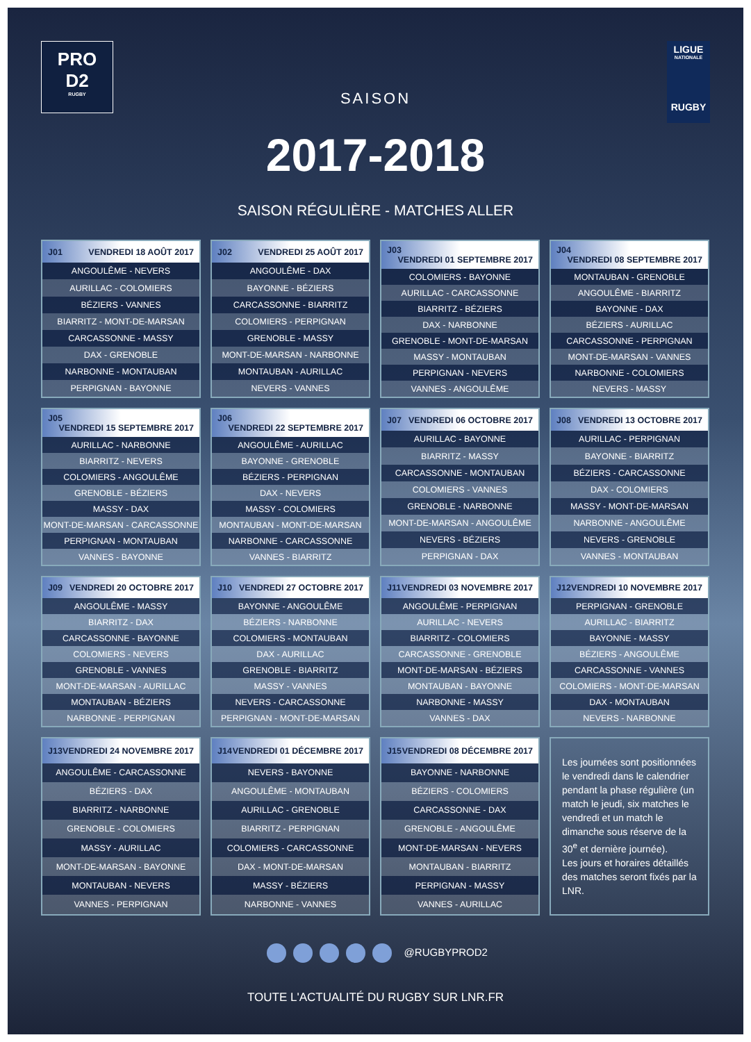PRO
D2
RUGBY
LIGUE
NATIONALE
RUGBY
SAISON
2017-2018
SAISON RÉGULIÈRE - MATCHES ALLER
| J01 VENDREDI 18 AOÛT 2017 |
| --- |
| ANGOULÊME - NEVERS |
| AURILLAC - COLOMIERS |
| BÉZIERS - VANNES |
| BIARRITZ - MONT-DE-MARSAN |
| CARCASSONNE - MASSY |
| DAX - GRENOBLE |
| NARBONNE - MONTAUBAN |
| PERPIGNAN - BAYONNE |
| J02 VENDREDI 25 AOÛT 2017 |
| --- |
| ANGOULÊME - DAX |
| BAYONNE - BÉZIERS |
| CARCASSONNE - BIARRITZ |
| COLOMIERS - PERPIGNAN |
| GRENOBLE - MASSY |
| MONT-DE-MARSAN - NARBONNE |
| MONTAUBAN - AURILLAC |
| NEVERS - VANNES |
| J03 VENDREDI 01 SEPTEMBRE 2017 |
| --- |
| COLOMIERS - BAYONNE |
| AURILLAC - CARCASSONNE |
| BIARRITZ - BÉZIERS |
| DAX - NARBONNE |
| GRENOBLE - MONT-DE-MARSAN |
| MASSY - MONTAUBAN |
| PERPIGNAN - NEVERS |
| VANNES - ANGOULÊME |
| J04 VENDREDI 08 SEPTEMBRE 2017 |
| --- |
| MONTAUBAN - GRENOBLE |
| ANGOULÊME - BIARRITZ |
| BAYONNE - DAX |
| BÉZIERS - AURILLAC |
| CARCASSONNE - PERPIGNAN |
| MONT-DE-MARSAN - VANNES |
| NARBONNE - COLOMIERS |
| NEVERS - MASSY |
| J05 VENDREDI 15 SEPTEMBRE 2017 |
| --- |
| AURILLAC - NARBONNE |
| BIARRITZ - NEVERS |
| COLOMIERS - ANGOULÊME |
| GRENOBLE - BÉZIERS |
| MASSY - DAX |
| MONT-DE-MARSAN - CARCASSONNE |
| PERPIGNAN - MONTAUBAN |
| VANNES - BAYONNE |
| J06 VENDREDI 22 SEPTEMBRE 2017 |
| --- |
| ANGOULÊME - AURILLAC |
| BAYONNE - GRENOBLE |
| BÉZIERS - PERPIGNAN |
| DAX - NEVERS |
| MASSY - COLOMIERS |
| MONTAUBAN - MONT-DE-MARSAN |
| NARBONNE - CARCASSONNE |
| VANNES - BIARRITZ |
| J07 VENDREDI 06 OCTOBRE 2017 |
| --- |
| AURILLAC - BAYONNE |
| BIARRITZ - MASSY |
| CARCASSONNE - MONTAUBAN |
| COLOMIERS - VANNES |
| GRENOBLE - NARBONNE |
| MONT-DE-MARSAN - ANGOULÊME |
| NEVERS - BÉZIERS |
| PERPIGNAN - DAX |
| J08 VENDREDI 13 OCTOBRE 2017 |
| --- |
| AURILLAC - PERPIGNAN |
| BAYONNE - BIARRITZ |
| BÉZIERS - CARCASSONNE |
| DAX - COLOMIERS |
| MASSY - MONT-DE-MARSAN |
| NARBONNE - ANGOULÊME |
| NEVERS - GRENOBLE |
| VANNES - MONTAUBAN |
| J09 VENDREDI 20 OCTOBRE 2017 |
| --- |
| ANGOULÊME - MASSY |
| BIARRITZ - DAX |
| CARCASSONNE - BAYONNE |
| COLOMIERS - NEVERS |
| GRENOBLE - VANNES |
| MONT-DE-MARSAN - AURILLAC |
| MONTAUBAN - BÉZIERS |
| NARBONNE - PERPIGNAN |
| J10 VENDREDI 27 OCTOBRE 2017 |
| --- |
| BAYONNE - ANGOULÊME |
| BÉZIERS - NARBONNE |
| COLOMIERS - MONTAUBAN |
| DAX - AURILLAC |
| GRENOBLE - BIARRITZ |
| MASSY - VANNES |
| NEVERS - CARCASSONNE |
| PERPIGNAN - MONT-DE-MARSAN |
| J11 VENDREDI 03 NOVEMBRE 2017 |
| --- |
| ANGOULÊME - PERPIGNAN |
| AURILLAC - NEVERS |
| BIARRITZ - COLOMIERS |
| CARCASSONNE - GRENOBLE |
| MONT-DE-MARSAN - BÉZIERS |
| MONTAUBAN - BAYONNE |
| NARBONNE - MASSY |
| VANNES - DAX |
| J12 VENDREDI 10 NOVEMBRE 2017 |
| --- |
| PERPIGNAN - GRENOBLE |
| AURILLAC - BIARRITZ |
| BAYONNE - MASSY |
| BÉZIERS - ANGOULÊME |
| CARCASSONNE - VANNES |
| COLOMIERS - MONT-DE-MARSAN |
| DAX - MONTAUBAN |
| NEVERS - NARBONNE |
| J13 VENDREDI 24 NOVEMBRE 2017 |
| --- |
| ANGOULÊME - CARCASSONNE |
| BÉZIERS - DAX |
| BIARRITZ - NARBONNE |
| GRENOBLE - COLOMIERS |
| MASSY - AURILLAC |
| MONT-DE-MARSAN - BAYONNE |
| MONTAUBAN - NEVERS |
| VANNES - PERPIGNAN |
| J14 VENDREDI 01 DÉCEMBRE 2017 |
| --- |
| NEVERS - BAYONNE |
| ANGOULÊME - MONTAUBAN |
| AURILLAC - GRENOBLE |
| BIARRITZ - PERPIGNAN |
| COLOMIERS - CARCASSONNE |
| DAX - MONT-DE-MARSAN |
| MASSY - BÉZIERS |
| NARBONNE - VANNES |
| J15 VENDREDI 08 DÉCEMBRE 2017 |
| --- |
| BAYONNE - NARBONNE |
| BÉZIERS - COLOMIERS |
| CARCASSONNE - DAX |
| GRENOBLE - ANGOULÊME |
| MONT-DE-MARSAN - NEVERS |
| MONTAUBAN - BIARRITZ |
| PERPIGNAN - MASSY |
| VANNES - AURILLAC |
Les journées sont positionnées le vendredi dans le calendrier pendant la phase régulière (un match le jeudi, six matches le vendredi et un match le dimanche sous réserve de la 30<sup>e</sup> et dernière journée).
Les jours et horaires détaillés des matches seront fixés par la LNR.
@RUGBYPROD2
TOUTE L'ACTUALITÉ DU RUGBY SUR LNR.FR